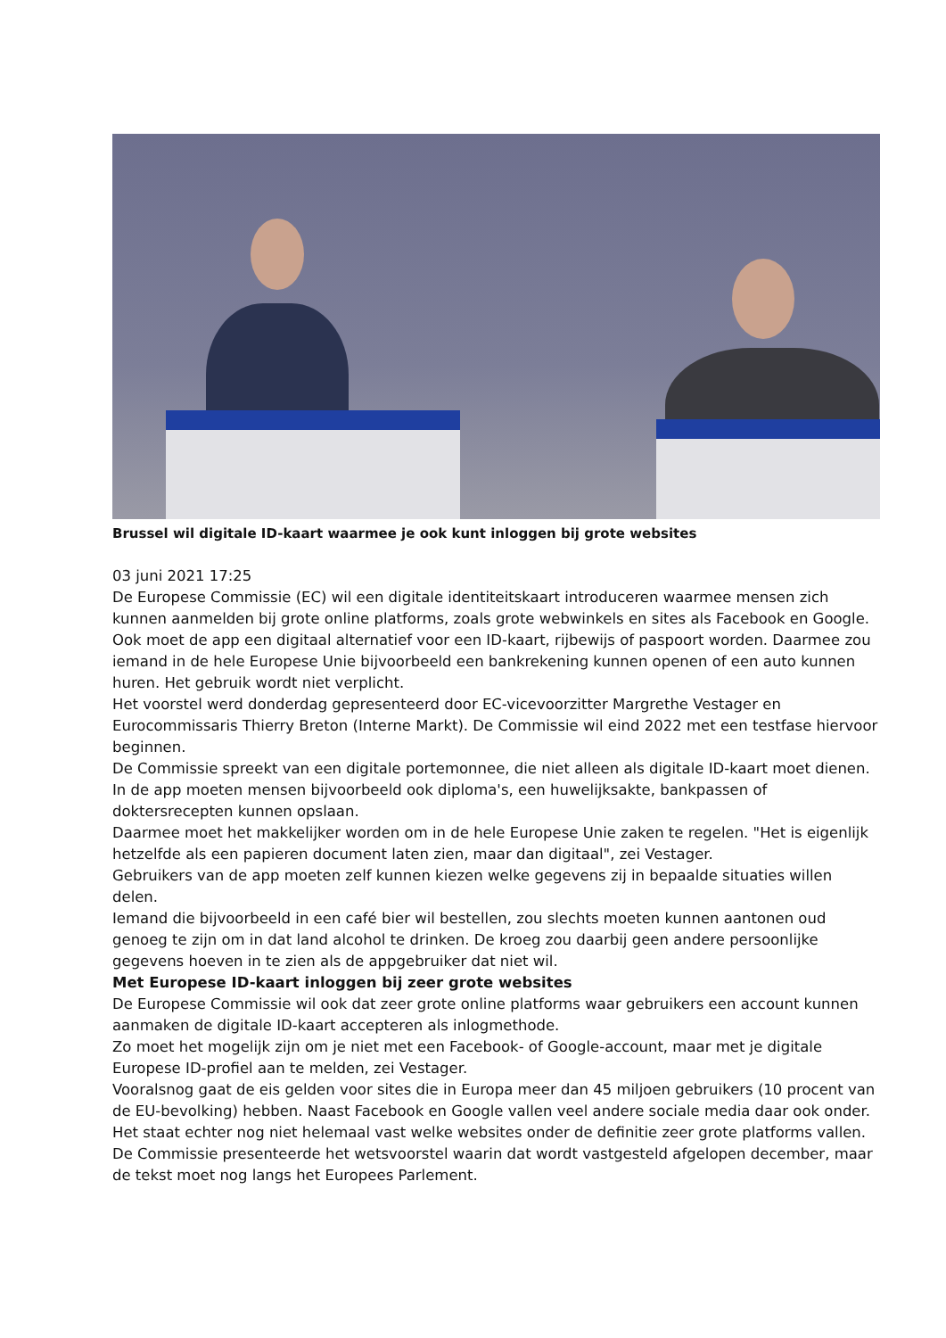Brussel wil digitale ID-kaart waarmee je ook kunt inloggen bij grote websites
03 juni 2021 17:25
De Europese Commissie (EC) wil een digitale identiteitskaart introduceren waarmee mensen zich kunnen aanmelden bij grote online platforms, zoals grote webwinkels en sites als Facebook en Google. Ook moet de app een digitaal alternatief voor een ID-kaart, rijbewijs of paspoort worden. Daarmee zou iemand in de hele Europese Unie bijvoorbeeld een bankrekening kunnen openen of een auto kunnen huren. Het gebruik wordt niet verplicht.
Het voorstel werd donderdag gepresenteerd door EC-vicevoorzitter Margrethe Vestager en Eurocommissaris Thierry Breton (Interne Markt). De Commissie wil eind 2022 met een testfase hiervoor beginnen.
De Commissie spreekt van een digitale portemonnee, die niet alleen als digitale ID-kaart moet dienen. In de app moeten mensen bijvoorbeeld ook diploma's, een huwelijksakte, bankpassen of doktersrecepten kunnen opslaan.
Daarmee moet het makkelijker worden om in de hele Europese Unie zaken te regelen. "Het is eigenlijk hetzelfde als een papieren document laten zien, maar dan digitaal", zei Vestager.
Gebruikers van de app moeten zelf kunnen kiezen welke gegevens zij in bepaalde situaties willen delen.
Iemand die bijvoorbeeld in een café bier wil bestellen, zou slechts moeten kunnen aantonen oud genoeg te zijn om in dat land alcohol te drinken. De kroeg zou daarbij geen andere persoonlijke gegevens hoeven in te zien als de appgebruiker dat niet wil.
Met Europese ID-kaart inloggen bij zeer grote websites
De Europese Commissie wil ook dat zeer grote online platforms waar gebruikers een account kunnen aanmaken de digitale ID-kaart accepteren als inlogmethode.
Zo moet het mogelijk zijn om je niet met een Facebook- of Google-account, maar met je digitale Europese ID-profiel aan te melden, zei Vestager.
Vooralsnog gaat de eis gelden voor sites die in Europa meer dan 45 miljoen gebruikers (10 procent van de EU-bevolking) hebben. Naast Facebook en Google vallen veel andere sociale media daar ook onder.
Het staat echter nog niet helemaal vast welke websites onder de definitie zeer grote platforms vallen. De Commissie presenteerde het wetsvoorstel waarin dat wordt vastgesteld afgelopen december, maar de tekst moet nog langs het Europees Parlement.